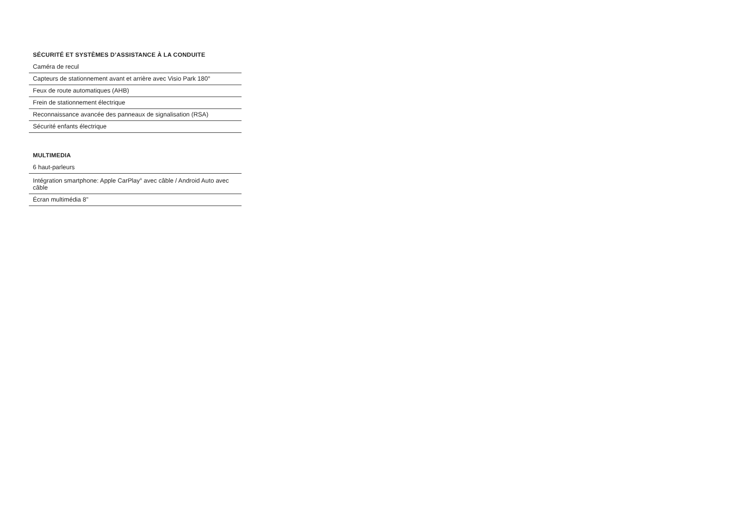SÉCURITÉ ET SYSTÈMES D’ASSISTANCE À LA CONDUITE
Caméra de recul
Capteurs de stationnement avant et arrière avec Visio Park 180°
Feux de route automatiques (AHB)
Frein de stationnement électrique
Reconnaissance avancée des panneaux de signalisation (RSA)
Sécurité enfants électrique
MULTIMEDIA
6 haut-parleurs
Intégration smartphone: Apple CarPlay<sup>®</sup> avec câble / Android Auto avec câble
Écran multimédia 8"